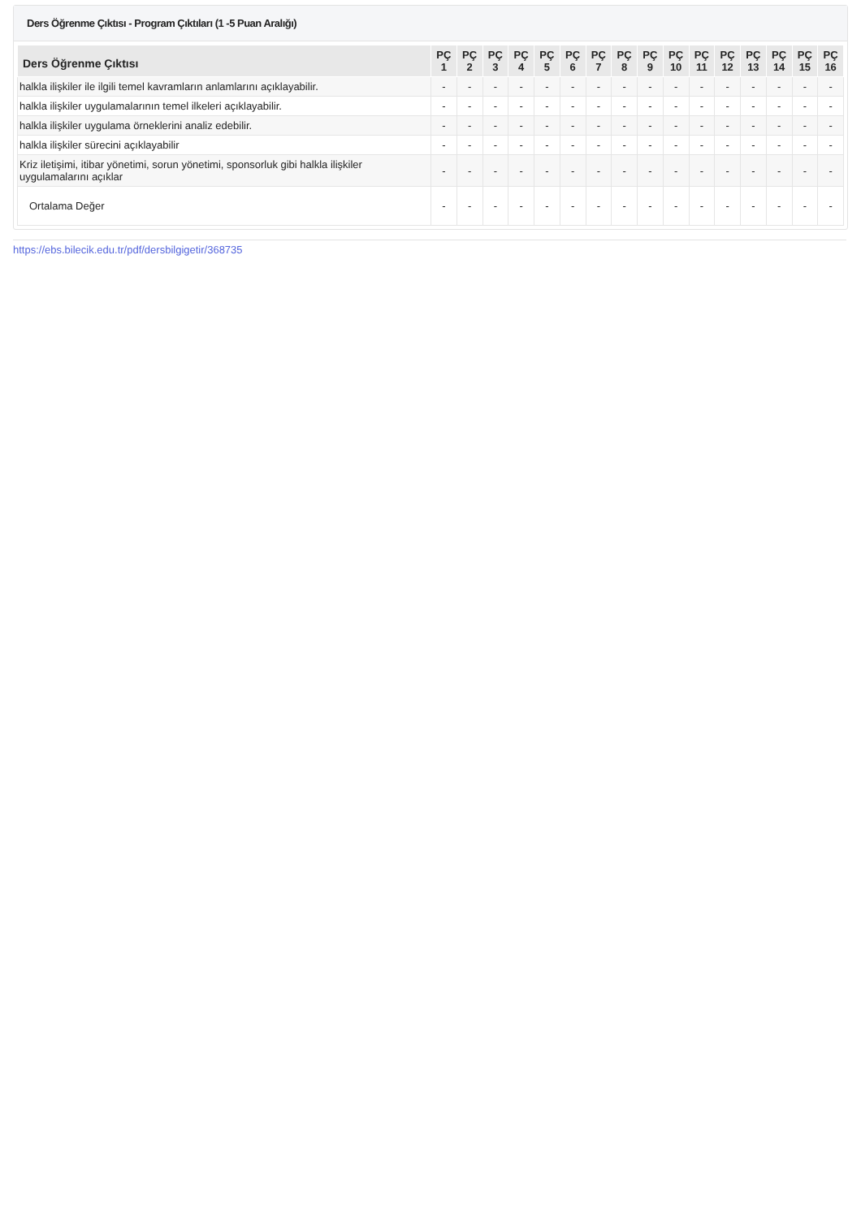Ders Öğrenme Çıktısı - Program Çıktıları (1 -5 Puan Aralığı)
| Ders Öğrenme Çıktısı | PÇ 1 | PÇ 2 | PÇ 3 | PÇ 4 | PÇ 5 | PÇ 6 | PÇ 7 | PÇ 8 | PÇ 9 | PÇ 10 | PÇ 11 | PÇ 12 | PÇ 13 | PÇ 14 | PÇ 15 | PÇ 16 |
| --- | --- | --- | --- | --- | --- | --- | --- | --- | --- | --- | --- | --- | --- | --- | --- | --- |
| halkla ilişkiler ile ilgili temel kavramların anlamlarını açıklayabilir. | - | - | - | - | - | - | - | - | - | - | - | - | - | - | - | - |
| halkla ilişkiler uygulamalarının temel ilkeleri açıklayabilir. | - | - | - | - | - | - | - | - | - | - | - | - | - | - | - | - |
| halkla ilişkiler uygulama örneklerini analiz edebilir. | - | - | - | - | - | - | - | - | - | - | - | - | - | - | - | - |
| halkla ilişkiler sürecini açıklayabilir | - | - | - | - | - | - | - | - | - | - | - | - | - | - | - | - |
| Kriz iletişimi, itibar yönetimi, sorun yönetimi, sponsorluk gibi halkla ilişkiler uygulamalarını açıklar | - | - | - | - | - | - | - | - | - | - | - | - | - | - | - | - |
| Ortalama Değer | - | - | - | - | - | - | - | - | - | - | - | - | - | - | - | - |
https://ebs.bilecik.edu.tr/pdf/dersbilgigetir/368735